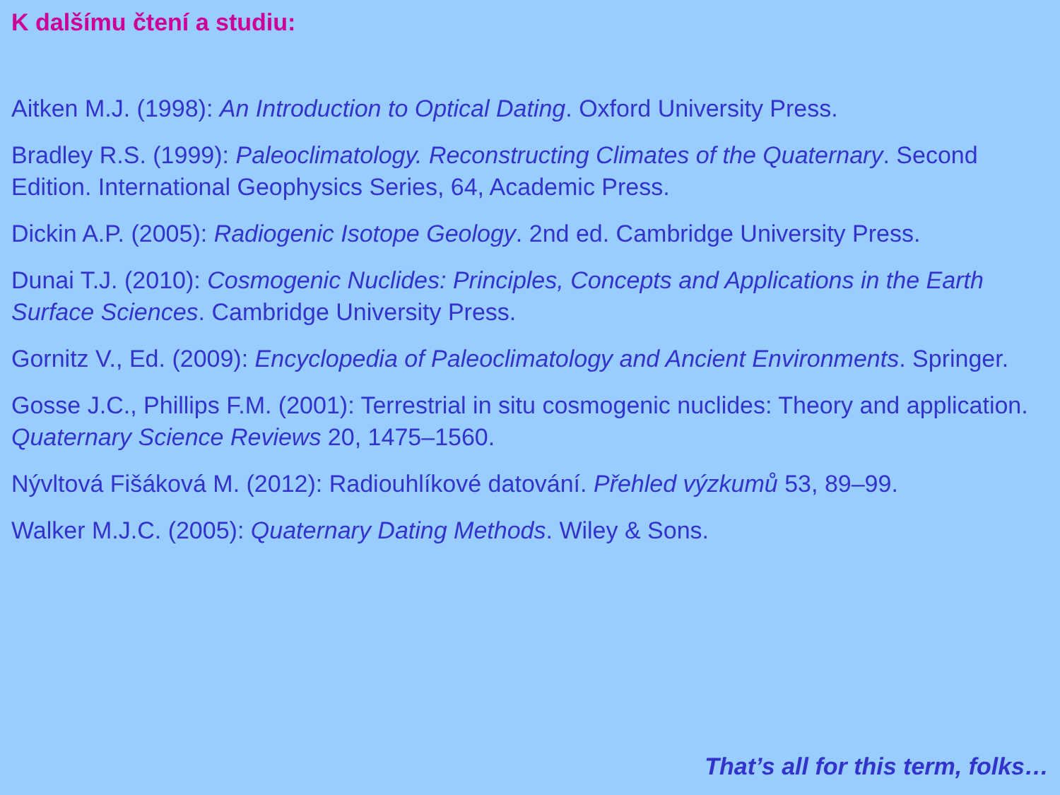K dalšímu čtení a studiu:
Aitken M.J. (1998): An Introduction to Optical Dating. Oxford University Press.
Bradley R.S. (1999): Paleoclimatology. Reconstructing Climates of the Quaternary. Second Edition. International Geophysics Series, 64, Academic Press.
Dickin A.P. (2005): Radiogenic Isotope Geology. 2nd ed. Cambridge University Press.
Dunai T.J. (2010): Cosmogenic Nuclides: Principles, Concepts and Applications in the Earth Surface Sciences. Cambridge University Press.
Gornitz V., Ed. (2009): Encyclopedia of Paleoclimatology and Ancient Environments. Springer.
Gosse J.C., Phillips F.M. (2001): Terrestrial in situ cosmogenic nuclides: Theory and application. Quaternary Science Reviews 20, 1475–1560.
Nývltová Fišáková M. (2012): Radiouhlíkové datování. Přehled výzkumů 53, 89–99.
Walker M.J.C. (2005): Quaternary Dating Methods. Wiley & Sons.
That’s all for this term, folks…